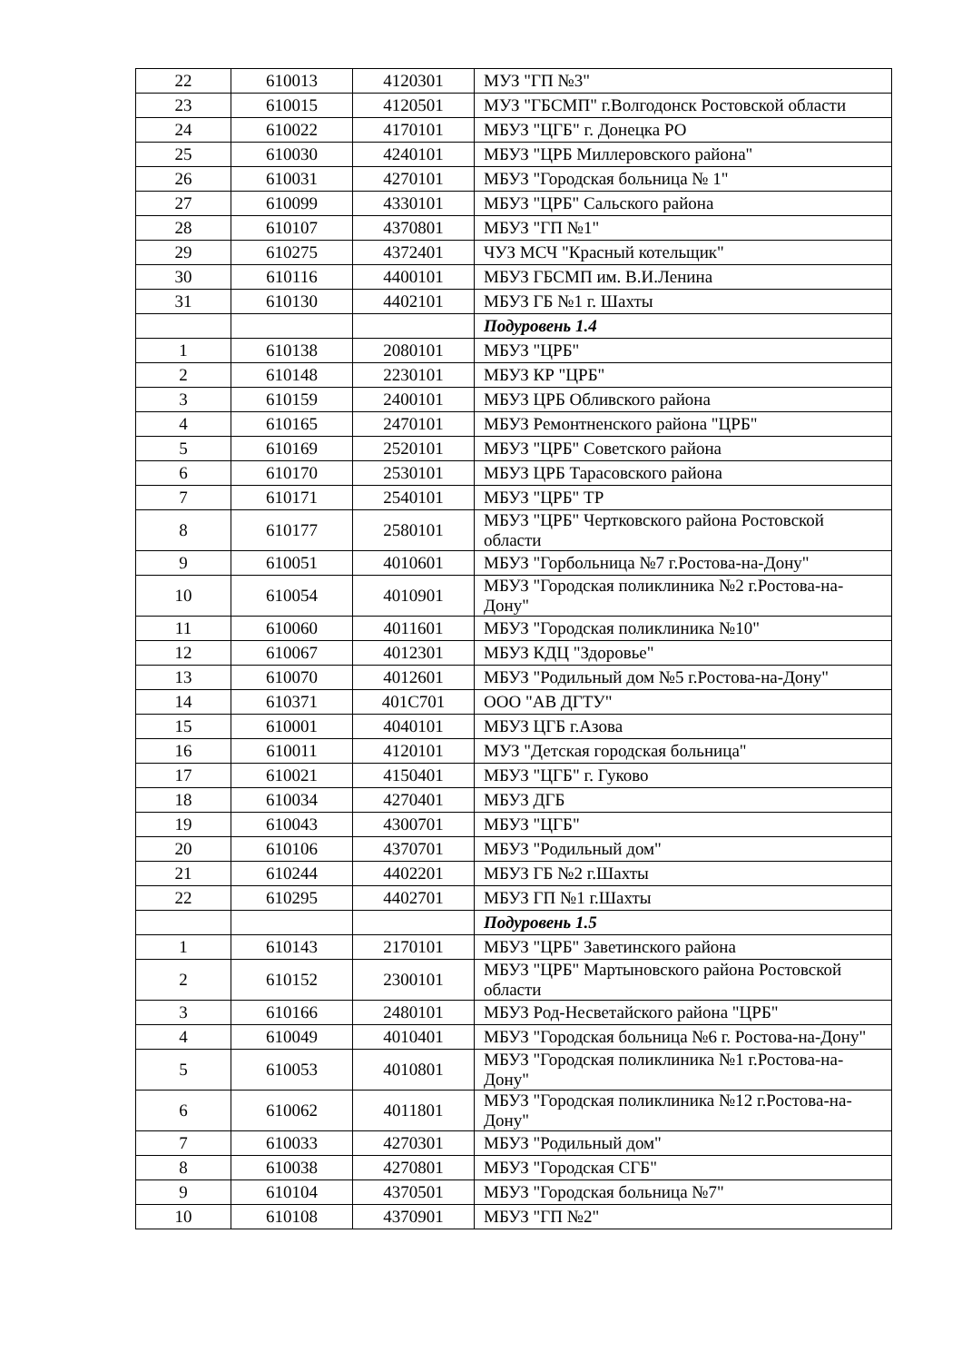| 22 | 610013 | 4120301 | МУЗ "ГП №3" |
| 23 | 610015 | 4120501 | МУЗ "ГБСМП" г.Волгодонск Ростовской области |
| 24 | 610022 | 4170101 | МБУЗ "ЦГБ" г. Донецка РО |
| 25 | 610030 | 4240101 | МБУЗ "ЦРБ Миллеровского района" |
| 26 | 610031 | 4270101 | МБУЗ "Городская больница № 1" |
| 27 | 610099 | 4330101 | МБУЗ "ЦРБ" Сальского района |
| 28 | 610107 | 4370801 | МБУЗ "ГП №1" |
| 29 | 610275 | 4372401 | ЧУЗ МСЧ "Красный котельщик" |
| 30 | 610116 | 4400101 | МБУЗ ГБСМП им. В.И.Ленина |
| 31 | 610130 | 4402101 | МБУЗ ГБ №1 г. Шахты |
| | | | Подуровень 1.4 |
| 1 | 610138 | 2080101 | МБУЗ "ЦРБ" |
| 2 | 610148 | 2230101 | МБУЗ КР "ЦРБ" |
| 3 | 610159 | 2400101 | МБУЗ ЦРБ Обливского района |
| 4 | 610165 | 2470101 | МБУЗ Ремонтненского района "ЦРБ" |
| 5 | 610169 | 2520101 | МБУЗ "ЦРБ" Советского района |
| 6 | 610170 | 2530101 | МБУЗ ЦРБ Тарасовского района |
| 7 | 610171 | 2540101 | МБУЗ "ЦРБ" ТР |
| 8 | 610177 | 2580101 | МБУЗ "ЦРБ" Чертковского района Ростовской области |
| 9 | 610051 | 4010601 | МБУЗ "Горбольница №7 г.Ростова-на-Дону" |
| 10 | 610054 | 4010901 | МБУЗ "Городская поликлиника №2 г.Ростова-на-Дону" |
| 11 | 610060 | 4011601 | МБУЗ "Городская поликлиника №10" |
| 12 | 610067 | 4012301 | МБУЗ КДЦ "Здоровье" |
| 13 | 610070 | 4012601 | МБУЗ "Родильный дом №5 г.Ростова-на-Дону" |
| 14 | 610371 | 401С701 | ООО "АВ ДГТУ" |
| 15 | 610001 | 4040101 | МБУЗ ЦГБ г.Азова |
| 16 | 610011 | 4120101 | МУЗ "Детская городская больница" |
| 17 | 610021 | 4150401 | МБУЗ "ЦГБ" г. Гуково |
| 18 | 610034 | 4270401 | МБУЗ ДГБ |
| 19 | 610043 | 4300701 | МБУЗ "ЦГБ" |
| 20 | 610106 | 4370701 | МБУЗ "Родильный дом" |
| 21 | 610244 | 4402201 | МБУЗ ГБ №2 г.Шахты |
| 22 | 610295 | 4402701 | МБУЗ ГП №1 г.Шахты |
| | | | Подуровень 1.5 |
| 1 | 610143 | 2170101 | МБУЗ "ЦРБ" Заветинского района |
| 2 | 610152 | 2300101 | МБУЗ "ЦРБ" Мартыновского района Ростовской области |
| 3 | 610166 | 2480101 | МБУЗ Род-Несветайского района "ЦРБ" |
| 4 | 610049 | 4010401 | МБУЗ "Городская больница №6 г. Ростова-на-Дону" |
| 5 | 610053 | 4010801 | МБУЗ "Городская поликлиника №1 г.Ростова-на-Дону" |
| 6 | 610062 | 4011801 | МБУЗ "Городская поликлиника №12 г.Ростова-на-Дону" |
| 7 | 610033 | 4270301 | МБУЗ "Родильный дом" |
| 8 | 610038 | 4270801 | МБУЗ "Городская СГБ" |
| 9 | 610104 | 4370501 | МБУЗ "Городская больница №7" |
| 10 | 610108 | 4370901 | МБУЗ "ГП №2" |